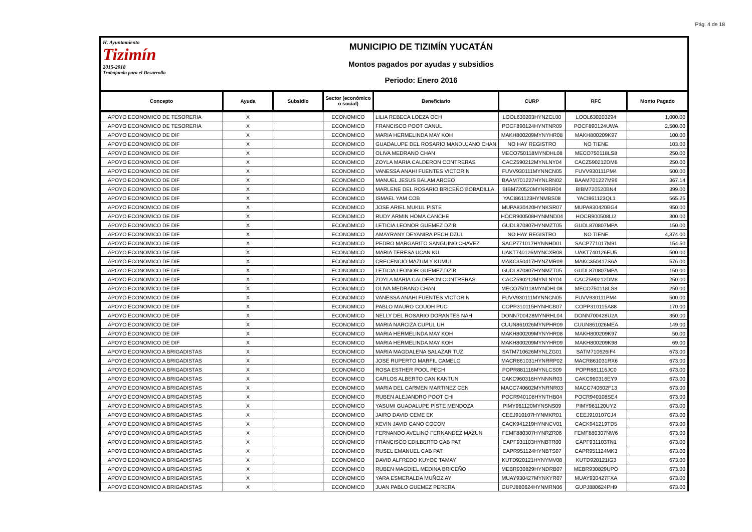Pág. 4 de 18
H. Ayuntamiento
Tizimín
2015-2018
Trabajando para el Desarrollo
MUNICIPIO DE TIZIMÍN YUCATÁN
Montos pagados por ayudas y subsidios
Periodo: Enero 2016
| Concepto | Ayuda | Subsidio | Sector (económico o social) | Beneficiario | CURP | RFC | Monto Pagado |
| --- | --- | --- | --- | --- | --- | --- | --- |
| APOYO ECONOMICO DE TESORERIA | X | | ECONOMICO | LILIA REBECA LOEZA OCH | LOOL630203HYNZCL00 | LOOL630203294 | 1,000.00 |
| APOYO ECONOMICO DE TESORERIA | X | | ECONOMICO | FRANCISCO POOT CANUL | POCF890124HYNTNR09 | POCF890124UWA | 2,500.00 |
| APOYO ECONOMICO DE DIF | X | | ECONOMICO | MARIA HERMELINDA MAY KOH | MAKH800209MYNYHR08 | MAKH800209K97 | 100.00 |
| APOYO ECONOMICO DE DIF | X | | ECONOMICO | GUADALUPE DEL ROSARIO MANDUJANO CHAN | NO HAY REGISTRO | NO TIENE | 103.00 |
| APOYO ECONOMICO DE DIF | X | | ECONOMICO | OLIVA MEDRANO CHAN | MECO750118MYNDHL08 | MECO750118LS8 | 250.00 |
| APOYO ECONOMICO DE DIF | X | | ECONOMICO | ZOYLA MARIA CALDERON CONTRERAS | CACZ590212MYNLNY04 | CACZ590212DM8 | 250.00 |
| APOYO ECONOMICO DE DIF | X | | ECONOMICO | VANESSA ANAHI FUENTES VICTORIN | FUVV930111MYNNCN05 | FUVV930111PM4 | 500.00 |
| APOYO ECONOMICO DE DIF | X | | ECONOMICO | MANUEL JESUS BALAM ARCEO | BAAM701227HYNLRN02 | BAAM701227M96 | 367.14 |
| APOYO ECONOMICO DE DIF | X | | ECONOMICO | MARLENE DEL ROSARIO BRICEÑO BOBADILLA | BIBM720520MYNRBR04 | BIBM720520BN4 | 399.00 |
| APOYO ECONOMICO DE DIF | X | | ECONOMICO | ISMAEL YAM COB | YACI861123HYNMBS08 | YACI861123QL1 | 565.25 |
| APOYO ECONOMICO DE DIF | X | | ECONOMICO | JOSE ARIEL MUKUL PISTE | MUPA830420HYNKSR07 | MUPA830420BG4 | 950.00 |
| APOYO ECONOMICO DE DIF | X | | ECONOMICO | RUDY ARMIN HOMA CANCHE | HOCR900508HYNMND04 | HOCR900508LI2 | 300.00 |
| APOYO ECONOMICO DE DIF | X | | ECONOMICO | LETICIA LEONOR GUEMEZ DZIB | GUDL870807HYNMZT05 | GUDL870807MPA | 150.00 |
| APOYO ECONOMICO DE DIF | X | | ECONOMICO | AMAYRANY DEYANIRA PECH DZUL | NO HAY REGISTRO | NO TIENE | 4,374.00 |
| APOYO ECONOMICO DE DIF | X | | ECONOMICO | PEDRO MARGARITO SANGUINO CHAVEZ | SACP771017HYNNHD01 | SACP771017M91 | 154.50 |
| APOYO ECONOMICO DE DIF | X | | ECONOMICO | MARIA TERESA UCAN KU | UAKT740126MYNCXR08 | UAKT740126EU5 | 500.00 |
| APOYO ECONOMICO DE DIF | X | | ECONOMICO | CRECENCIO MAZUM Y KUMUL | MAKC350417HYNZMR09 | MAKC350417S6A | 576.00 |
| APOYO ECONOMICO DE DIF | X | | ECONOMICO | LETICIA LEONOR GUEMEZ DZIB | GUDL870807HYNMZT05 | GUDL870807MPA | 150.00 |
| APOYO ECONOMICO DE DIF | X | | ECONOMICO | ZOYLA MARIA CALDERON CONTRERAS | CACZ590212MYNLNY04 | CACZ590212DM8 | 250.00 |
| APOYO ECONOMICO DE DIF | X | | ECONOMICO | OLIVA MEDRANO CHAN | MECO750118MYNDHL08 | MECO750118LS8 | 250.00 |
| APOYO ECONOMICO DE DIF | X | | ECONOMICO | VANESSA ANAHI FUENTES VICTORIN | FUVV930111MYNNCN05 | FUVV930111PM4 | 500.00 |
| APOYO ECONOMICO DE DIF | X | | ECONOMICO | PABLO MAURO COUOH PUC | COPP310115HYNHCB07 | COPP310115A88 | 170.00 |
| APOYO ECONOMICO DE DIF | X | | ECONOMICO | NELLY DEL ROSARIO DORANTES NAH | DONN700428MYNRHL04 | DONN700428U2A | 350.00 |
| APOYO ECONOMICO DE DIF | X | | ECONOMICO | MARIA NARCIZA CUPUL UH | CUUN861026MYNPHR09 | CUUN861026MEA | 149.00 |
| APOYO ECONOMICO DE DIF | X | | ECONOMICO | MARIA HERMELINDA MAY KOH | MAKH800209MYNYHR08 | MAKH800209K97 | 50.00 |
| APOYO ECONOMICO DE DIF | X | | ECONOMICO | MARIA HERMELINDA MAY KOH | MAKH800209MYNYHR09 | MAKH800209K98 | 69.00 |
| APOYO ECONOMICO A BRIGADISTAS | X | | ECONOMICO | MARIA MAGDALENA SALAZAR TUZ | SATM710626MYNLZG01 | SATM710626IF4 | 673.00 |
| APOYO ECONOMICO A BRIGADISTAS | X | | ECONOMICO | JOSE RUPERTO MARFIL CAMELO | MACR861031HYNRRP02 | MACR861031RX6 | 673.00 |
| APOYO ECONOMICO A BRIGADISTAS | X | | ECONOMICO | ROSA ESTHER POOL PECH | POPR881116MYNLCS09 | POPR881116JC0 | 673.00 |
| APOYO ECONOMICO A BRIGADISTAS | X | | ECONOMICO | CARLOS ALBERTO CAN KANTUN | CAKC960316HYNNNR03 | CAKC960316EY9 | 673.00 |
| APOYO ECONOMICO A BRIGADISTAS | X | | ECONOMICO | MARIA DEL CARMEN MARTINEZ CEN | MACC740602MYNRNR03 | MACC740602F13 | 673.00 |
| APOYO ECONOMICO A BRIGADISTAS | X | | ECONOMICO | RUBEN ALEJANDRO POOT CHI | POCR940108HYNTHB04 | POCR940108SE4 | 673.00 |
| APOYO ECONOMICO A BRIGADISTAS | X | | ECONOMICO | YASUMI GUADALUPE PISTE MENDOZA | PIMY961120MYNSNS09 | PIMY961120UY2 | 673.00 |
| APOYO ECONOMICO A BRIGADISTAS | X | | ECONOMICO | JAIRO DAVID CEME EK | CEEJ910107HYNMKR01 | CEEJ910107CJ4 | 673.00 |
| APOYO ECONOMICO A BRIGADISTAS | X | | ECONOMICO | KEVIN JAVID CANO COCOM | CACK941219HYNNCV01 | CACK941219TD5 | 673.00 |
| APOYO ECONOMICO A BRIGADISTAS | X | | ECONOMICO | FERNANDO AVELINO FERNANDEZ MAZUN | FEMF880307HYNRZR06 | FEMF880307NW6 | 673.00 |
| APOYO ECONOMICO A BRIGADISTAS | X | | ECONOMICO | FRANCISCO EDILBERTO CAB PAT | CAPF931103HYNBTR00 | CAPF931103TN1 | 673.00 |
| APOYO ECONOMICO A BRIGADISTAS | X | | ECONOMICO | RUSEL EMANUEL CAB PAT | CAPR951124HYNBTS07 | CAPR951124MK3 | 673.00 |
| APOYO ECONOMICO A BRIGADISTAS | X | | ECONOMICO | DAVID ALFREDO KUYOC TAMAY | KUTD920121HYNYMV08 | KUTD920121IG3 | 673.00 |
| APOYO ECONOMICO A BRIGADISTAS | X | | ECONOMICO | RUBEN MAGDIEL MEDINA BRICEÑO | MEBR930829HYNDRB07 | MEBR930829UPO | 673.00 |
| APOYO ECONOMICO A BRIGADISTAS | X | | ECONOMICO | YARA ESMERALDA MUÑOZ AY | MUAY930427MYNXYR07 | MUAY930427FXA | 673.00 |
| APOYO ECONOMICO A BRIGADISTAS | X | | ECONOMICO | JUAN PABLO GUEMEZ PERERA | GUPJ880624HYNMRN06 | GUPJ880624PH9 | 673.00 |